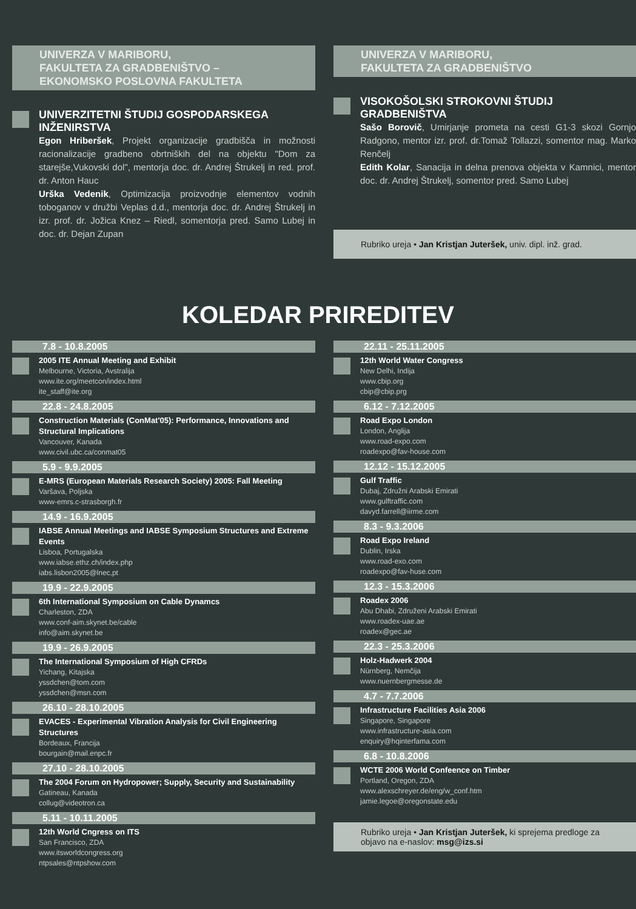UNIVERZA V MARIBORU,
FAKULTETA ZA GRADBENIŠTVO – EKONOMSKO POSLOVNA FAKULTETA
UNIVERZITETNI ŠTUDIJ GOSPODARSKEGA INŽENIRSTVA
Egon Hriberšek, Projekt organizacije gradbišča in možnosti racionalizacije gradbeno obrtniških del na objektu "Dom za starejše,Vukovski dol", mentorja doc. dr. Andrej Štrukelj in red. prof. dr. Anton Hauc
Urška Vedenik, Optimizacija proizvodnje elementov vodnih toboganov v družbi Veplas d.d., mentorja doc. dr. Andrej Štrukelj in izr. prof. dr. Jožica Knez – Riedl, somentorja pred. Samo Lubej in doc. dr. Dejan Zupan
UNIVERZA V MARIBORU,
FAKULTETA ZA GRADBENIŠTVO
VISOKOŠOLSKI STROKOVNI ŠTUDIJ GRADBENIŠTVA
Sašo Borovič, Umirjanje prometa na cesti G1-3 skozi Gornjo Radgono, mentor izr. prof. dr.Tomaž Tollazzi, somentor mag. Marko Renčelj
Edith Kolar, Sanacija in delna prenova objekta v Kamnici, mentor doc. dr. Andrej Štrukelj, somentor pred. Samo Lubej
Rubriko ureja • Jan Kristjan Juteršek, univ. dipl. inž. grad.
KOLEDAR PRIREDITEV
7.8 - 10.8.2005
2005 ITE Annual Meeting and Exhibit
Melbourne, Victoria, Avstralija
www.ite.org/meetcon/index.html
ite_staff@ite.org
22.8 - 24.8.2005
Construction Materials (ConMat'05): Performance, Innovations and Structural Implications
Vancouver, Kanada
www.civil.ubc.ca/conmat05
5.9 - 9.9.2005
E-MRS (European Materials Research Society) 2005: Fall Meeting
Varšava, Poljska
www-emrs.c-strasborgh.fr
14.9 - 16.9.2005
IABSE Annual Meetings and IABSE Symposium Structures and Extreme Events
Lisboa, Portugalska
www.iabse.ethz.ch/index.php
iabs.lisbon2005@lnec,pt
19.9 - 22.9.2005
6th International Symposium on Cable Dynamcs
Charleston, ZDA
www.conf-aim.skynet.be/cable
info@aim.skynet.be
19.9 - 26.9.2005
The International Symposium of High CFRDs
Yichang, Kitajska
yssdchen@tom.com
yssdchen@msn.com
26.10 - 28.10.2005
EVACES - Experimental Vibration Analysis for Civil Engineering Structures
Bordeaux, Francija
bourgain@mail.enpc.fr
27.10 - 28.10.2005
The 2004 Forum on Hydropower; Supply, Security and Sustainability
Gatineau, Kanada
collug@videotron.ca
5.11 - 10.11.2005
12th World Cngress on ITS
San Francisco, ZDA
www.itsworldcongress.org
ntpsales@ntpshow.com
22.11 - 25.11.2005
12th World Water Congress
New Delhi, Indija
www.cbip.org
cbip@cbip.prg
6.12 - 7.12.2005
Road Expo London
London, Anglija
www.road-expo.com
roadexpo@fav-house.com
12.12 - 15.12.2005
Gulf Traffic
Dubaj, Združni Arabski Emirati
www.gulftraffic.com
davyd.farrell@iirme.com
8.3 - 9.3.2006
Road Expo Ireland
Dublin, Irska
www.road-exo.com
roadexpo@fav-huse.com
12.3 - 15.3.2006
Roadex 2006
Abu Dhabi, Združeni Arabski Emirati
www.roadex-uae.ae
roadex@gec.ae
22.3 - 25.3.2006
Holz-Hadwerk 2004
Nürnberg, Nemčija
www.nuernbergmesse.de
4.7 - 7.7.2006
Infrastructure Facilities Asia 2006
Singapore, Singapore
www.infrastructure-asia.com
enquiry@hqinterfama.com
6.8 - 10.8.2006
WCTE 2006 World Confeence on Timber
Portland, Oregon, ZDA
www.alexschreyer.de/eng/w_conf.htm
jamie.legoe@oregonstate.edu
Rubriko ureja • Jan Kristjan Juteršek, ki sprejema predloge za objavo na e-naslov: msg@izs.si